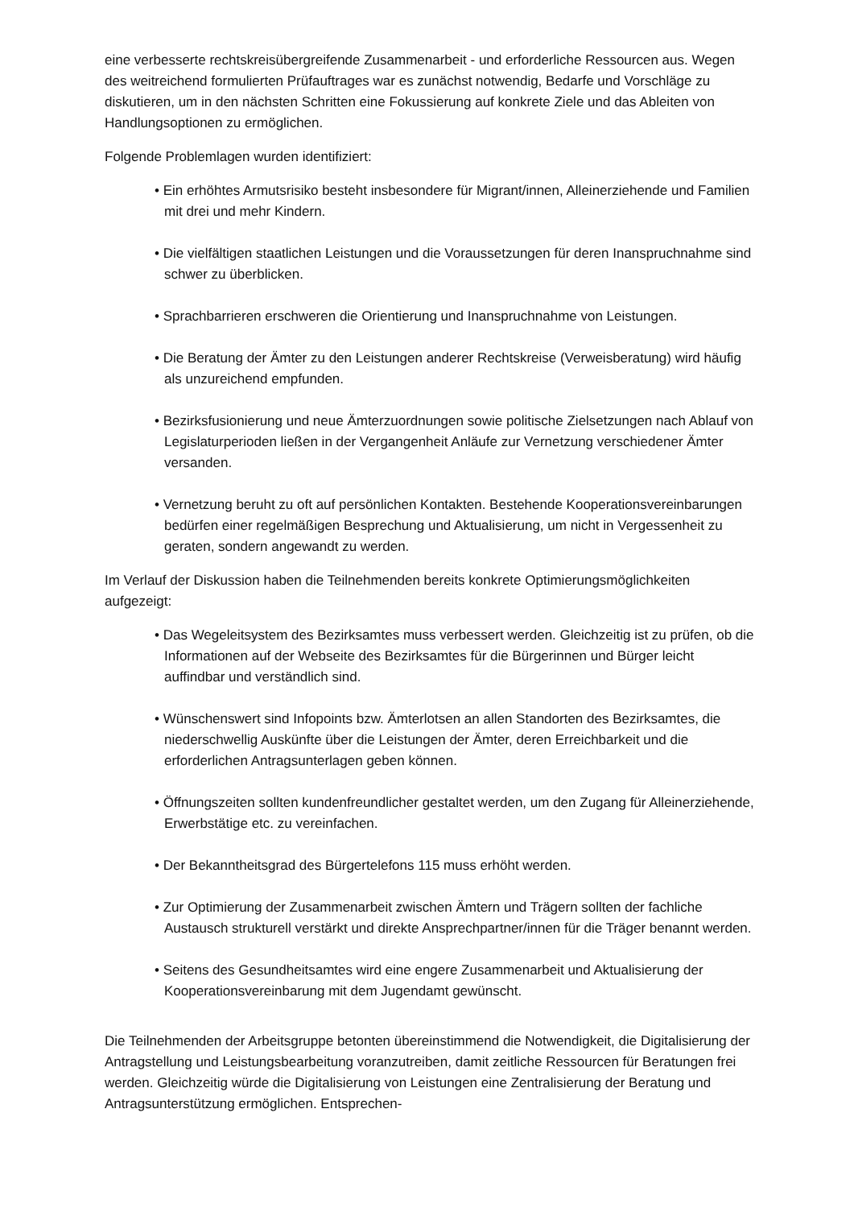eine verbesserte rechtskreisübergreifende Zusammenarbeit - und erforderliche Ressourcen aus. Wegen des weitreichend formulierten Prüfauftrages war es zunächst notwendig, Bedarfe und Vorschläge zu diskutieren, um in den nächsten Schritten eine Fokussierung auf konkrete Ziele und das Ableiten von Handlungsoptionen zu ermöglichen.
Folgende Problemlagen wurden identifiziert:
• Ein erhöhtes Armutsrisiko besteht insbesondere für Migrant/innen, Alleinerziehende und Familien mit drei und mehr Kindern.
• Die vielfältigen staatlichen Leistungen und die Voraussetzungen für deren Inanspruchnahme sind schwer zu überblicken.
• Sprachbarrieren erschweren die Orientierung und Inanspruchnahme von Leistungen.
• Die Beratung der Ämter zu den Leistungen anderer Rechtskreise (Verweisberatung) wird häufig als unzureichend empfunden.
• Bezirksfusionierung und neue Ämterzuordnungen sowie politische Zielsetzungen nach Ablauf von Legislaturperioden ließen in der Vergangenheit Anläufe zur Vernetzung verschiedener Ämter versanden.
• Vernetzung beruht zu oft auf persönlichen Kontakten. Bestehende Kooperationsvereinbarungen bedürfen einer regelmäßigen Besprechung und Aktualisierung, um nicht in Vergessenheit zu geraten, sondern angewandt zu werden.
Im Verlauf der Diskussion haben die Teilnehmenden bereits konkrete Optimierungsmöglichkeiten aufgezeigt:
• Das Wegeleitsystem des Bezirksamtes muss verbessert werden. Gleichzeitig ist zu prüfen, ob die Informationen auf der Webseite des Bezirksamtes für die Bürgerinnen und Bürger leicht auffindbar und verständlich sind.
• Wünschenswert sind Infopoints bzw. Ämterlotsen an allen Standorten des Bezirksamtes, die niederschwellig Auskünfte über die Leistungen der Ämter, deren Erreichbarkeit und die erforderlichen Antragsunterlagen geben können.
• Öffnungszeiten sollten kundenfreundlicher gestaltet werden, um den Zugang für Alleinerziehende, Erwerbstätige etc. zu vereinfachen.
• Der Bekanntheitsgrad des Bürgertelefons 115 muss erhöht werden.
• Zur Optimierung der Zusammenarbeit zwischen Ämtern und Trägern sollten der fachliche Austausch strukturell verstärkt und direkte Ansprechpartner/innen für die Träger benannt werden.
• Seitens des Gesundheitsamtes wird eine engere Zusammenarbeit und Aktualisierung der Kooperationsvereinbarung mit dem Jugendamt gewünscht.
Die Teilnehmenden der Arbeitsgruppe betonten übereinstimmend die Notwendigkeit, die Digitalisierung der Antragstellung und Leistungsbearbeitung voranzutreiben, damit zeitliche Ressourcen für Beratungen frei werden. Gleichzeitig würde die Digitalisierung von Leistungen eine Zentralisierung der Beratung und Antragsunterstützung ermöglichen. Entsprechen-